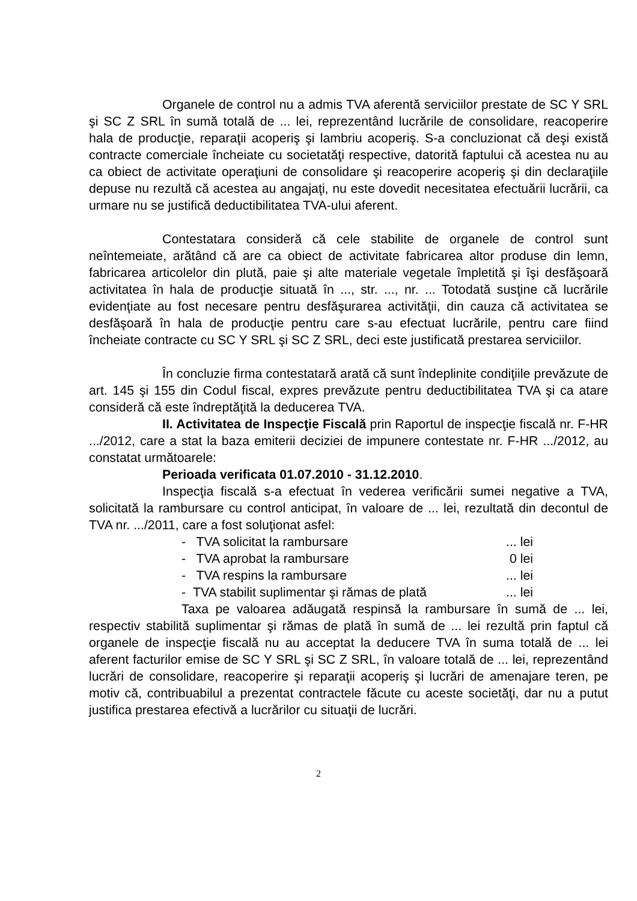Organele de control nu a admis TVA aferentă serviciilor prestate de SC Y SRL şi SC Z SRL în sumă totală de ... lei, reprezentând lucrările de consolidare, reacoperire hala de producţie, reparaţii acoperiş şi lambriu acoperiş. S-a concluzionat că deşi există contracte comerciale încheiate cu societatăţi respective, datorită faptului că acestea nu au ca obiect de activitate operaţiuni de consolidare şi reacoperire acoperiş şi din declaraţiile depuse nu rezultă că acestea au angajaţi, nu este dovedit necesitatea efectuării lucrării, ca urmare nu se justifică deductibilitatea TVA-ului aferent.
Contestatara consideră că cele stabilite de organele de control sunt neîntemeiate, arătând că are ca obiect de activitate fabricarea altor produse din lemn, fabricarea articolelor din plută, paie şi alte materiale vegetale împletită şi îşi desfăşoară activitatea în hala de producţie situată în ..., str. ..., nr. ... Totodată susţine că lucrările evidenţiate au fost necesare pentru desfăşurarea activităţii, din cauza că activitatea se desfăşoară în hala de producţie pentru care s-au efectuat lucrările, pentru care fiind încheiate contracte cu SC Y SRL şi SC Z SRL, deci este justificată prestarea serviciilor.
În concluzie firma contestatară arată că sunt îndeplinite condiţiile prevăzute de art. 145 şi 155 din Codul fiscal, expres prevăzute pentru deductibilitatea TVA şi ca atare consideră că este îndreptăţită la deducerea TVA.
II. Activitatea de Inspecţie Fiscală prin Raportul de inspecţie fiscală nr. F-HR .../2012, care a stat la baza emiterii deciziei de impunere contestate nr. F-HR .../2012, au constatat următoarele:
Perioada verificata 01.07.2010 - 31.12.2010.
Inspecţia fiscală s-a efectuat în vederea verificării sumei negative a TVA, solicitată la rambursare cu control anticipat, în valoare de ... lei, rezultată din decontul de TVA nr. .../2011, care a fost soluţionat asfel:
- TVA solicitat la rambursare ... lei
- TVA aprobat la rambursare 0 lei
- TVA respins la rambursare ... lei
- TVA stabilit suplimentar şi rămas de plată ... lei
Taxa pe valoarea adăugată respinsă la rambursare în sumă de ... lei, respectiv stabilită suplimentar şi rămas de plată în sumă de ... lei rezultă prin faptul că organele de inspecţie fiscală nu au acceptat la deducere TVA în suma totală de ... lei aferent facturilor emise de SC Y SRL şi SC Z SRL, în valoare totală de ... lei, reprezentând lucrări de consolidare, reacoperire şi reparaţii acoperiş şi lucrări de amenajare teren, pe motiv că, contribuabilul a prezentat contractele făcute cu aceste societăţi, dar nu a putut justifica prestarea efectivă a lucrărilor cu situaţii de lucrări.
2